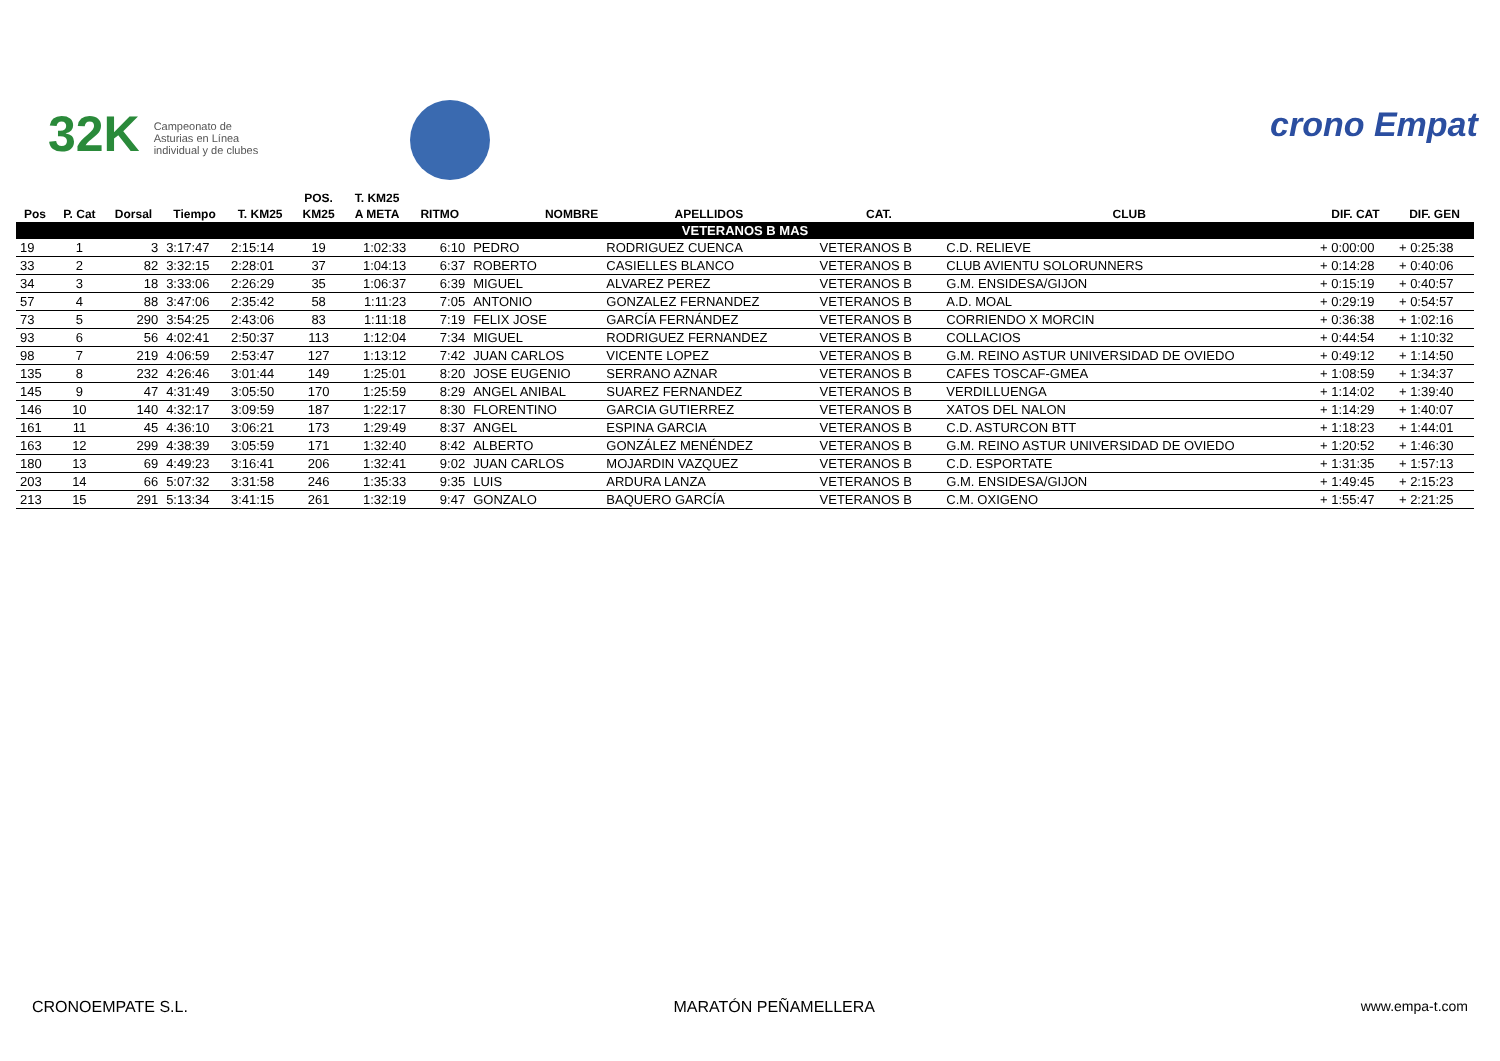32K Campeonato de Asturias en Línea individual y de clubes
crono Empat
| | | | | | POS. | T. KM25 | | | | | | | |
| --- | --- | --- | --- | --- | --- | --- | --- | --- | --- | --- | --- | --- | --- |
| Pos | P. Cat | Dorsal | Tiempo | T. KM25 | KM25 | A META | RITMO | NOMBRE | APELLIDOS | CAT. | CLUB | DIF. CAT | DIF. GEN |
| VETERANOS B MAS | | | | | | | | | | | | | |
| 19 | 1 | 3 | 3:17:47 | 2:15:14 | 19 | 1:02:33 | 6:10 | PEDRO | RODRIGUEZ CUENCA | VETERANOS B | C.D. RELIEVE | + 0:00:00 | + 0:25:38 |
| 33 | 2 | 82 | 3:32:15 | 2:28:01 | 37 | 1:04:13 | 6:37 | ROBERTO | CASIELLES BLANCO | VETERANOS B | CLUB AVIENTU SOLORUNNERS | + 0:14:28 | + 0:40:06 |
| 34 | 3 | 18 | 3:33:06 | 2:26:29 | 35 | 1:06:37 | 6:39 | MIGUEL | ALVAREZ PEREZ | VETERANOS B | G.M. ENSIDESA/GIJON | + 0:15:19 | + 0:40:57 |
| 57 | 4 | 88 | 3:47:06 | 2:35:42 | 58 | 1:11:23 | 7:05 | ANTONIO | GONZALEZ FERNANDEZ | VETERANOS B | A.D. MOAL | + 0:29:19 | + 0:54:57 |
| 73 | 5 | 290 | 3:54:25 | 2:43:06 | 83 | 1:11:18 | 7:19 | FELIX JOSE | GARCÍA FERNÁNDEZ | VETERANOS B | CORRIENDO X MORCIN | + 0:36:38 | + 1:02:16 |
| 93 | 6 | 56 | 4:02:41 | 2:50:37 | 113 | 1:12:04 | 7:34 | MIGUEL | RODRIGUEZ FERNANDEZ | VETERANOS B | COLLACIOS | + 0:44:54 | + 1:10:32 |
| 98 | 7 | 219 | 4:06:59 | 2:53:47 | 127 | 1:13:12 | 7:42 | JUAN CARLOS | VICENTE LOPEZ | VETERANOS B | G.M. REINO ASTUR UNIVERSIDAD DE OVIEDO | + 0:49:12 | + 1:14:50 |
| 135 | 8 | 232 | 4:26:46 | 3:01:44 | 149 | 1:25:01 | 8:20 | JOSE EUGENIO | SERRANO AZNAR | VETERANOS B | CAFES TOSCAF-GMEA | + 1:08:59 | + 1:34:37 |
| 145 | 9 | 47 | 4:31:49 | 3:05:50 | 170 | 1:25:59 | 8:29 | ANGEL ANIBAL | SUAREZ FERNANDEZ | VETERANOS B | VERDILLUENGA | + 1:14:02 | + 1:39:40 |
| 146 | 10 | 140 | 4:32:17 | 3:09:59 | 187 | 1:22:17 | 8:30 | FLORENTINO | GARCIA GUTIERREZ | VETERANOS B | XATOS DEL NALON | + 1:14:29 | + 1:40:07 |
| 161 | 11 | 45 | 4:36:10 | 3:06:21 | 173 | 1:29:49 | 8:37 | ANGEL | ESPINA GARCIA | VETERANOS B | C.D. ASTURCON BTT | + 1:18:23 | + 1:44:01 |
| 163 | 12 | 299 | 4:38:39 | 3:05:59 | 171 | 1:32:40 | 8:42 | ALBERTO | GONZÁLEZ MENÉNDEZ | VETERANOS B | G.M. REINO ASTUR UNIVERSIDAD DE OVIEDO | + 1:20:52 | + 1:46:30 |
| 180 | 13 | 69 | 4:49:23 | 3:16:41 | 206 | 1:32:41 | 9:02 | JUAN CARLOS | MOJARDIN VAZQUEZ | VETERANOS B | C.D. ESPORTATE | + 1:31:35 | + 1:57:13 |
| 203 | 14 | 66 | 5:07:32 | 3:31:58 | 246 | 1:35:33 | 9:35 | LUIS | ARDURA LANZA | VETERANOS B | G.M. ENSIDESA/GIJON | + 1:49:45 | + 2:15:23 |
| 213 | 15 | 291 | 5:13:34 | 3:41:15 | 261 | 1:32:19 | 9:47 | GONZALO | BAQUERO GARCÍA | VETERANOS B | C.M. OXIGENO | + 1:55:47 | + 2:21:25 |
CRONOEMPATE S.L. MARATÓN PEÑAMELLERA www.empa-t.com